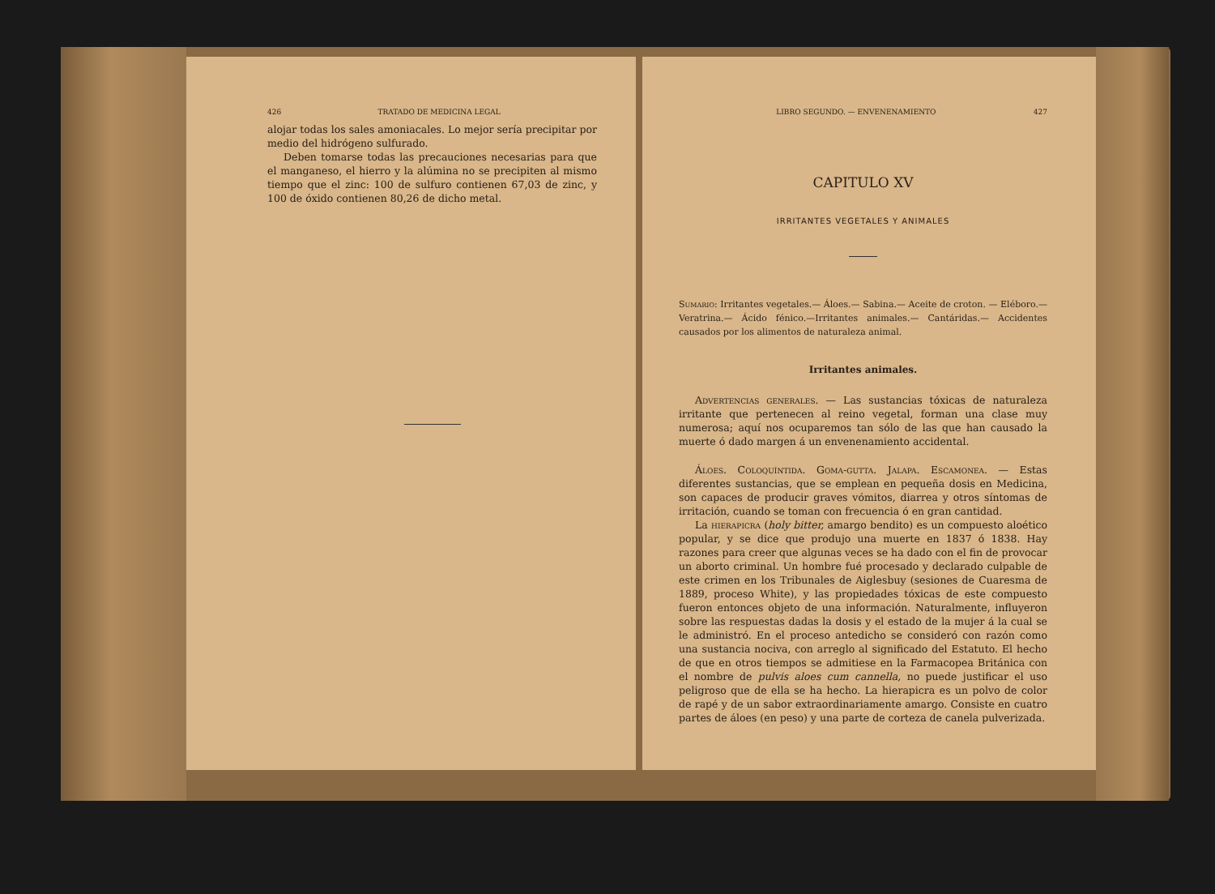426 TRATADO DE MEDICINA LEGAL
alojar todas los sales amoniacales. Lo mejor sería precipitar por medio del hidrógeno sulfurado.
Deben tomarse todas las precauciones necesarias para que el manganeso, el hierro y la alúmina no se precipiten al mismo tiempo que el zinc: 100 de sulfuro contienen 67,03 de zinc, y 100 de óxido contienen 80,26 de dicho metal.
LIBRO SEGUNDO. — ENVENENAMIENTO 427
CAPITULO XV
IRRITANTES VEGETALES Y ANIMALES
Sumario: Irritantes vegetales.— Áloes.— Sabina.— Aceite de croton. — Eléboro.—Veratrina.— Ácido fénico.—Irritantes animales.— Cantáridas.— Accidentes causados por los alimentos de naturaleza animal.
Irritantes animales.
Advertencias generales. — Las sustancias tóxicas de naturaleza irritante que pertenecen al reino vegetal, forman una clase muy numerosa; aquí nos ocuparemos tan sólo de las que han causado la muerte ó dado margen á un envenenamiento accidental.
Áloes. Coloquíntida. Goma-gutta. Jalapa. Escamonea. — Estas diferentes sustancias, que se emplean en pequeña dosis en Medicina, son capaces de producir graves vómitos, diarrea y otros síntomas de irritación, cuando se toman con frecuencia ó en gran cantidad.
La hierapicra (holy bitter, amargo bendito) es un compuesto aloético popular, y se dice que produjo una muerte en 1837 ó 1838. Hay razones para creer que algunas veces se ha dado con el fin de provocar un aborto criminal. Un hombre fué procesado y declarado culpable de este crimen en los Tribunales de Aiglesbuy (sesiones de Cuaresma de 1889, proceso White), y las propiedades tóxicas de este compuesto fueron entonces objeto de una información. Naturalmente, influyeron sobre las respuestas dadas la dosis y el estado de la mujer á la cual se le administró. En el proceso antedicho se consideró con razón como una sustancia nociva, con arreglo al significado del Estatuto. El hecho de que en otros tiempos se admitiese en la Farmacopea Británica con el nombre de pulvis aloes cum cannella, no puede justificar el uso peligroso que de ella se ha hecho. La hierapicra es un polvo de color de rapé y de un sabor extraordinariamente amargo. Consiste en cuatro partes de áloes (en peso) y una parte de corteza de canela pulverizada.